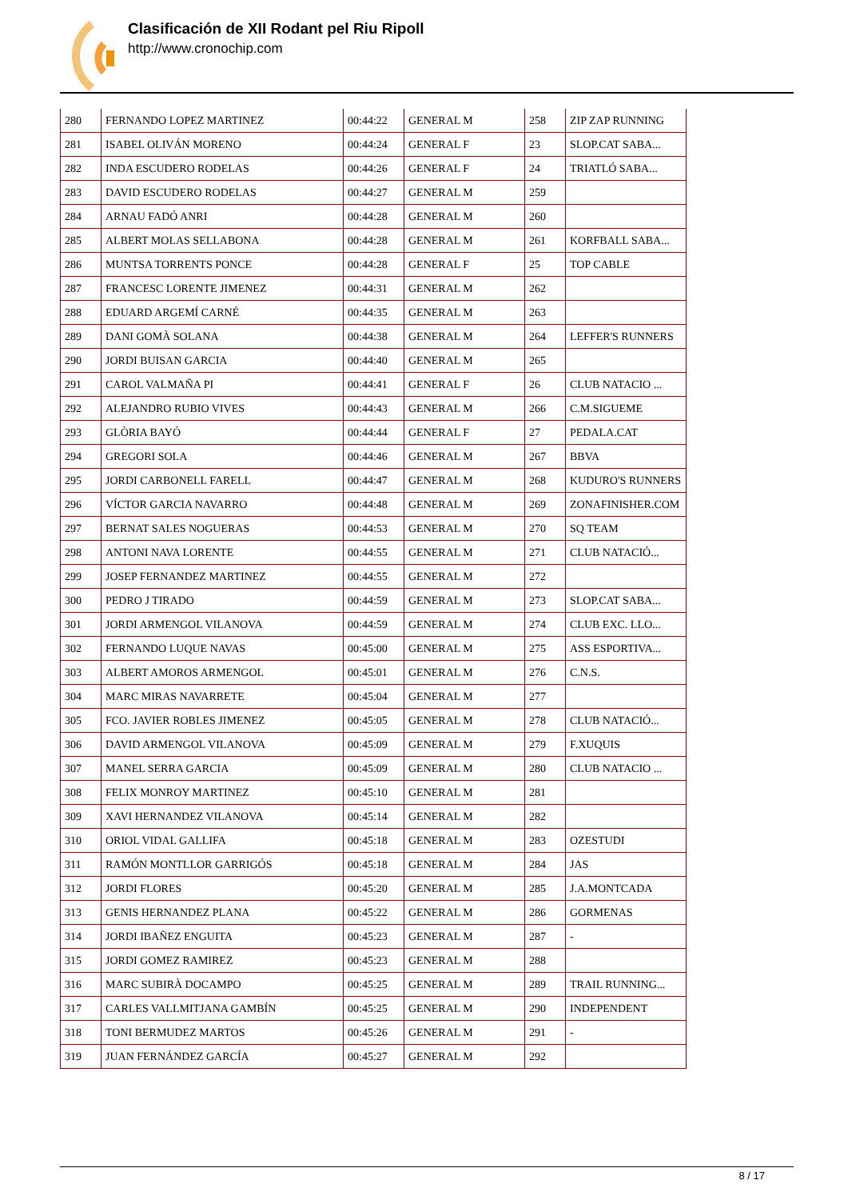Clasificación de XII Rodant pel Riu Ripoll
http://www.cronochip.com
| 280 | FERNANDO LOPEZ MARTINEZ | 00:44:22 | GENERAL M | 258 | ZIP ZAP RUNNING |
| 281 | ISABEL OLIVÁN MORENO | 00:44:24 | GENERAL F | 23 | SLOP.CAT SABA... |
| 282 | INDA ESCUDERO RODELAS | 00:44:26 | GENERAL F | 24 | TRIATLÓ SABA... |
| 283 | DAVID ESCUDERO RODELAS | 00:44:27 | GENERAL M | 259 | |
| 284 | ARNAU FADÓ ANRI | 00:44:28 | GENERAL M | 260 | |
| 285 | ALBERT MOLAS SELLABONA | 00:44:28 | GENERAL M | 261 | KORFBALL SABA... |
| 286 | MUNTSA TORRENTS PONCE | 00:44:28 | GENERAL F | 25 | TOP CABLE |
| 287 | FRANCESC LORENTE JIMENEZ | 00:44:31 | GENERAL M | 262 | |
| 288 | EDUARD ARGEMÍ CARNÉ | 00:44:35 | GENERAL M | 263 | |
| 289 | DANI GOMÀ SOLANA | 00:44:38 | GENERAL M | 264 | LEFFER'S RUNNERS |
| 290 | JORDI BUISAN GARCIA | 00:44:40 | GENERAL M | 265 | |
| 291 | CAROL VALMAÑA PI | 00:44:41 | GENERAL F | 26 | CLUB NATACIO ... |
| 292 | ALEJANDRO RUBIO VIVES | 00:44:43 | GENERAL M | 266 | C.M.SIGUEME |
| 293 | GLÒRIA BAYÓ | 00:44:44 | GENERAL F | 27 | PEDALA.CAT |
| 294 | GREGORI SOLA | 00:44:46 | GENERAL M | 267 | BBVA |
| 295 | JORDI CARBONELL FARELL | 00:44:47 | GENERAL M | 268 | KUDURO'S RUNNERS |
| 296 | VÍCTOR GARCIA NAVARRO | 00:44:48 | GENERAL M | 269 | ZONAFINISHER.COM |
| 297 | BERNAT SALES NOGUERAS | 00:44:53 | GENERAL M | 270 | SQ TEAM |
| 298 | ANTONI NAVA LORENTE | 00:44:55 | GENERAL M | 271 | CLUB NATACIÓ... |
| 299 | JOSEP FERNANDEZ MARTINEZ | 00:44:55 | GENERAL M | 272 | |
| 300 | PEDRO J TIRADO | 00:44:59 | GENERAL M | 273 | SLOP.CAT SABA... |
| 301 | JORDI ARMENGOL VILANOVA | 00:44:59 | GENERAL M | 274 | CLUB EXC. LLO... |
| 302 | FERNANDO LUQUE NAVAS | 00:45:00 | GENERAL M | 275 | ASS ESPORTIVA... |
| 303 | ALBERT AMOROS ARMENGOL | 00:45:01 | GENERAL M | 276 | C.N.S. |
| 304 | MARC MIRAS NAVARRETE | 00:45:04 | GENERAL M | 277 | |
| 305 | FCO. JAVIER ROBLES JIMENEZ | 00:45:05 | GENERAL M | 278 | CLUB NATACIÓ... |
| 306 | DAVID ARMENGOL VILANOVA | 00:45:09 | GENERAL M | 279 | F.XUQUIS |
| 307 | MANEL SERRA GARCIA | 00:45:09 | GENERAL M | 280 | CLUB NATACIO ... |
| 308 | FELIX MONROY MARTINEZ | 00:45:10 | GENERAL M | 281 | |
| 309 | XAVI HERNANDEZ VILANOVA | 00:45:14 | GENERAL M | 282 | |
| 310 | ORIOL VIDAL GALLIFA | 00:45:18 | GENERAL M | 283 | OZESTUDI |
| 311 | RAMÓN MONTLLOR GARRIGÓS | 00:45:18 | GENERAL M | 284 | JAS |
| 312 | JORDI FLORES | 00:45:20 | GENERAL M | 285 | J.A.MONTCADA |
| 313 | GENIS HERNANDEZ PLANA | 00:45:22 | GENERAL M | 286 | GORMENAS |
| 314 | JORDI IBAÑEZ ENGUITA | 00:45:23 | GENERAL M | 287 | - |
| 315 | JORDI GOMEZ RAMIREZ | 00:45:23 | GENERAL M | 288 | |
| 316 | MARC SUBIRÀ DOCAMPO | 00:45:25 | GENERAL M | 289 | TRAIL RUNNING... |
| 317 | CARLES VALLMITJANA GAMBÍN | 00:45:25 | GENERAL M | 290 | INDEPENDENT |
| 318 | TONI BERMUDEZ MARTOS | 00:45:26 | GENERAL M | 291 | - |
| 319 | JUAN FERNÁNDEZ GARCÍA | 00:45:27 | GENERAL M | 292 | |
8 / 17